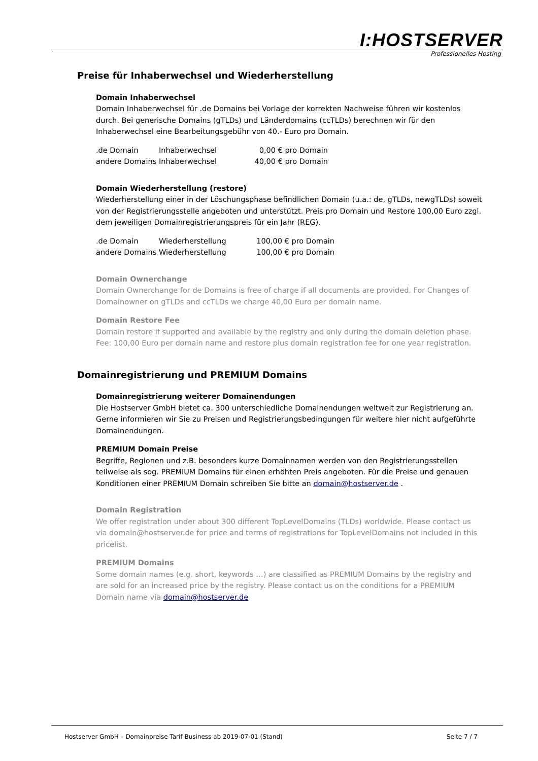I:HOSTSERVER
Professionelles Hosting
Preise für Inhaberwechsel und Wiederherstellung
Domain Inhaberwechsel
Domain Inhaberwechsel für .de Domains bei Vorlage der korrekten Nachweise führen wir kostenlos durch. Bei generische Domains (gTLDs) und Länderdomains (ccTLDs) berechnen wir für den Inhaberwechsel eine Bearbeitungsgebühr von 40.- Euro pro Domain.
| .de Domain | Inhaberwechsel | 0,00 | € pro Domain |
| andere Domains | Inhaberwechsel | 40,00 | € pro Domain |
Domain Wiederherstellung (restore)
Wiederherstellung einer in der Löschungsphase befindlichen Domain (u.a.: de, gTLDs, newgTLDs) soweit von der Registrierungsstelle angeboten und unterstützt. Preis pro Domain und Restore 100,00 Euro zzgl. dem jeweiligen Domainregistrierungspreis für ein Jahr (REG).
| .de Domain | Wiederherstellung | 100,00 | € pro Domain |
| andere Domains | Wiederherstellung | 100,00 | € pro Domain |
Domain Ownerchange
Domain Ownerchange for de Domains is free of charge if all documents are provided. For Changes of Domainowner on gTLDs and ccTLDs we charge 40,00 Euro per domain name.
Domain Restore Fee
Domain restore if supported and available by the registry and only during the domain deletion phase. Fee: 100,00 Euro per domain name and restore plus domain registration fee for one year registration.
Domainregistrierung und PREMIUM Domains
Domainregistrierung weiterer Domainendungen
Die Hostserver GmbH bietet ca. 300 unterschiedliche Domainendungen weltweit zur Registrierung an. Gerne informieren wir Sie zu Preisen und Registrierungsbedingungen für weitere hier nicht aufgeführte Domainendungen.
PREMIUM Domain Preise
Begriffe, Regionen und z.B. besonders kurze Domainnamen werden von den Registrierungsstellen teilweise als sog. PREMIUM Domains für einen erhöhten Preis angeboten. Für die Preise und genauen Konditionen einer PREMIUM Domain schreiben Sie bitte an domain@hostserver.de .
Domain Registration
We offer registration under about 300 different TopLevelDomains (TLDs) worldwide. Please contact us via domain@hostserver.de for price and terms of registrations for TopLevelDomains not included in this pricelist.
PREMIUM Domains
Some domain names (e.g. short, keywords …) are classified as PREMIUM Domains by the registry and are sold for an increased price by the registry. Please contact us on the conditions for a PREMIUM Domain name via domain@hostserver.de
Hostserver GmbH – Domainpreise Tarif Business ab 2019-07-01 (Stand) Seite 7 / 7